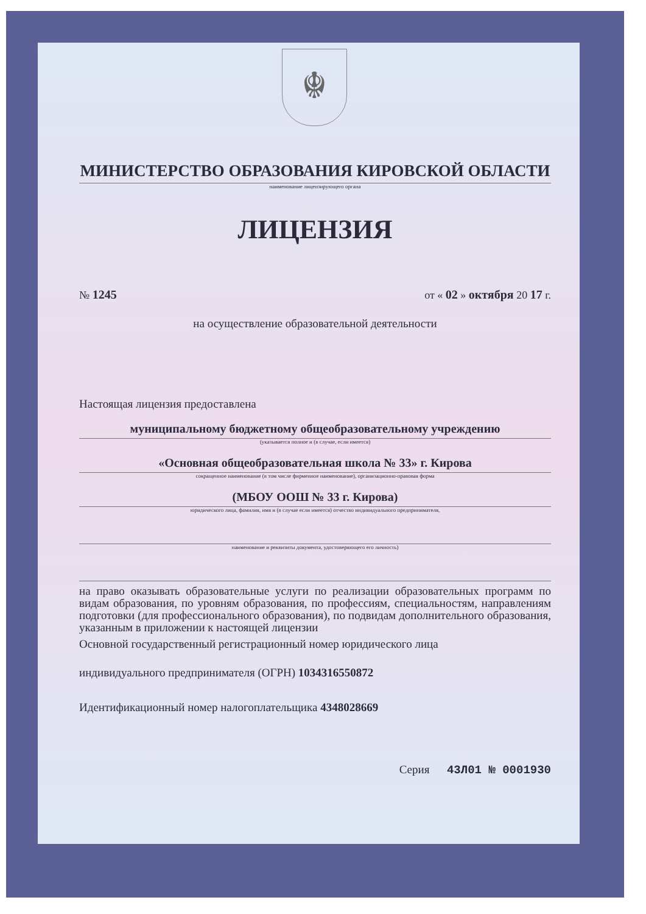☬
МИНИСТЕРСТВО ОБРАЗОВАНИЯ КИРОВСКОЙ ОБЛАСТИ
наименование лицензирующего органа
ЛИЦЕНЗИЯ
№ 1245 от « 02 » октября 20 17 г.
на осуществление образовательной деятельности
Настоящая лицензия предоставлена
муниципальному бюджетному общеобразовательному учреждению
(указывается полное и (в случае, если имеется)
«Основная общеобразовательная школа № 33» г. Кирова
сокращенное наименование (в том числе фирменное наименование), организационно-правовая форма
(МБОУ ООШ № 33 г. Кирова)
юридического лица, фамилия, имя и (в случае если имеется) отчество индивидуального предпринимателя,
наименование и реквизиты документа, удостоверяющего его личность)
на право оказывать образовательные услуги по реализации образовательных программ по видам образования, по уровням образования, по профессиям, специальностям, направлениям подготовки (для профессионального образования), по подвидам дополнительного образования, указанным в приложении к настоящей лицензии
Основной государственный регистрационный номер юридического лица
индивидуального предпринимателя (ОГРН) 1034316550872
Идентификационный номер налогоплательщика 4348028669
Серия 43Л01 № 0001930